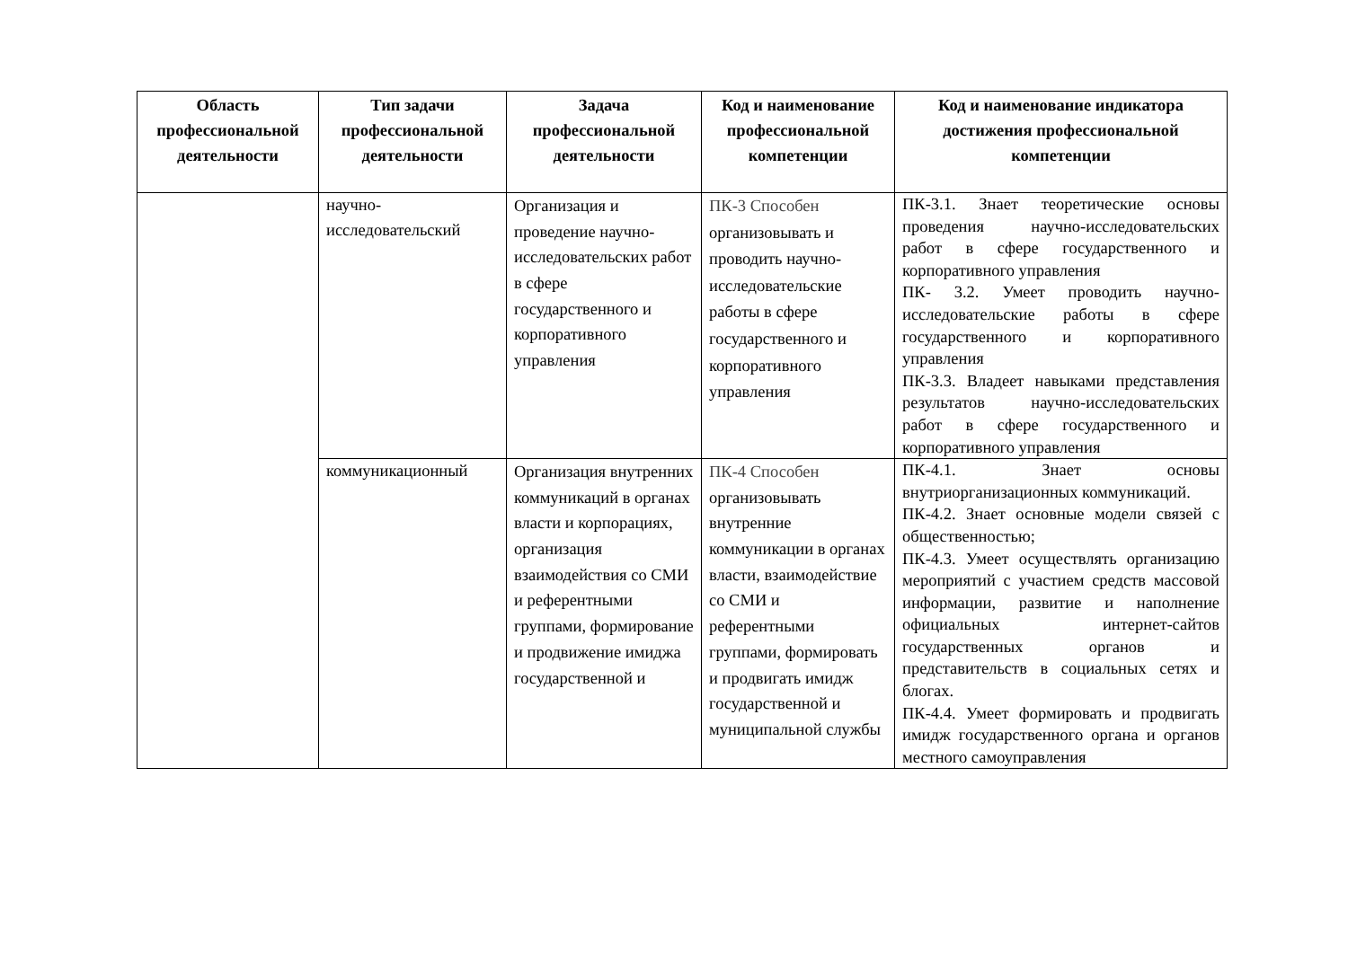| Область профессиональной деятельности | Тип задачи профессиональной деятельности | Задача профессиональной деятельности | Код и наименование профессиональной компетенции | Код и наименование индикатора достижения профессиональной компетенции |
| --- | --- | --- | --- | --- |
| | научно-исследовательский | Организация и проведение научно-исследовательских работ в сфере государственного и корпоративного управления | ПК-3 Способен организовывать и проводить научно-исследовательские работы в сфере государственного и корпоративного управления | ПК-3.1. Знает теоретические основы проведения научно-исследовательских работ в сфере государственного и корпоративного управления ПК- 3.2. Умеет проводить научно-исследовательские работы в сфере государственного и корпоративного управления ПК-3.3. Владеет навыками представления результатов научно-исследовательских работ в сфере государственного и корпоративного управления |
| | коммуникационный | Организация внутренних коммуникаций в органах власти и корпорациях, организация взаимодействия со СМИ и референтными группами, формирование и продвижение имиджа государственной и | ПК-4 Способен организовывать внутренние коммуникации в органах власти, взаимодействие со СМИ и референтными группами, формировать и продвигать имидж государственной и муниципальной службы | ПК-4.1. Знает основы внутриорганизационных коммуникаций. ПК-4.2. Знает основные модели связей с общественностью; ПК-4.3. Умеет осуществлять организацию мероприятий с участием средств массовой информации, развитие и наполнение официальных интернет-сайтов государственных органов и представительств в социальных сетях и блогах. ПК-4.4. Умеет формировать и продвигать имидж государственного органа и органов местного самоуправления |